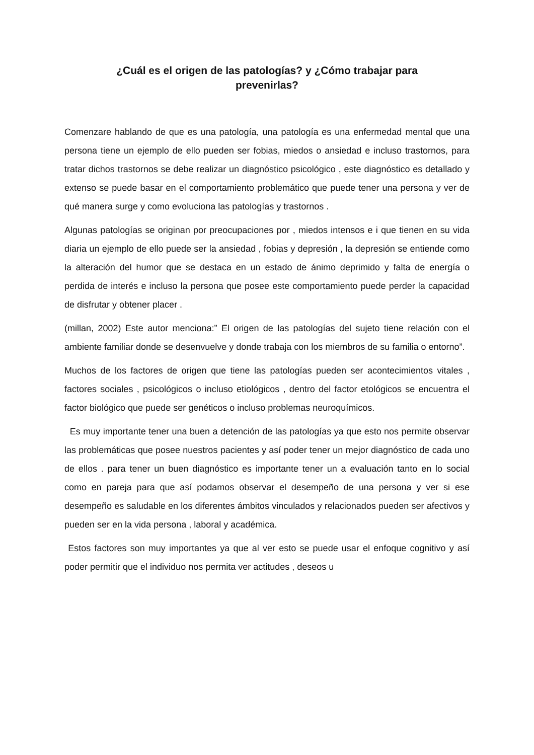¿Cuál es el origen de las patologías? y ¿Cómo trabajar para prevenirlas?
Comenzare hablando de que es una patología, una patología es una enfermedad mental que una persona tiene un ejemplo de ello pueden ser fobias, miedos o ansiedad e incluso trastornos, para tratar dichos trastornos se debe realizar un diagnóstico psicológico , este diagnóstico es detallado y extenso se puede basar en el comportamiento problemático que puede tener una persona y ver de qué manera surge y como evoluciona las patologías y trastornos .
Algunas patologías se originan por preocupaciones por , miedos intensos e i que tienen en su vida diaria un ejemplo de ello puede ser la ansiedad , fobias y depresión , la depresión se entiende como la alteración del humor que se destaca en un estado de ánimo deprimido y falta de energía o perdida de interés e incluso la persona que posee este comportamiento puede perder la capacidad de disfrutar y obtener placer .
(millan, 2002) Este autor menciona:” El origen de las patologías del sujeto tiene relación con el ambiente familiar donde se desenvuelve y donde trabaja con los miembros de su familia o entorno”.
Muchos de los factores de origen que tiene las patologías pueden ser acontecimientos vitales , factores sociales , psicológicos o incluso etiológicos , dentro del factor etológicos se encuentra el factor biológico que puede ser genéticos o incluso problemas neuroquímicos.
Es muy importante tener una buen a detención de las patologías ya que esto nos permite observar las problemáticas que posee nuestros pacientes y así poder tener un mejor diagnóstico de cada uno de ellos . para tener un buen diagnóstico es importante tener un a evaluación tanto en lo social como en pareja para que así podamos observar el desempeño de una persona y ver si ese desempeño es saludable en los diferentes ámbitos vinculados y relacionados pueden ser afectivos y pueden ser en la vida persona , laboral y académica.
Estos factores son muy importantes ya que al ver esto se puede usar el enfoque cognitivo y así poder permitir que el individuo nos permita ver actitudes , deseos u